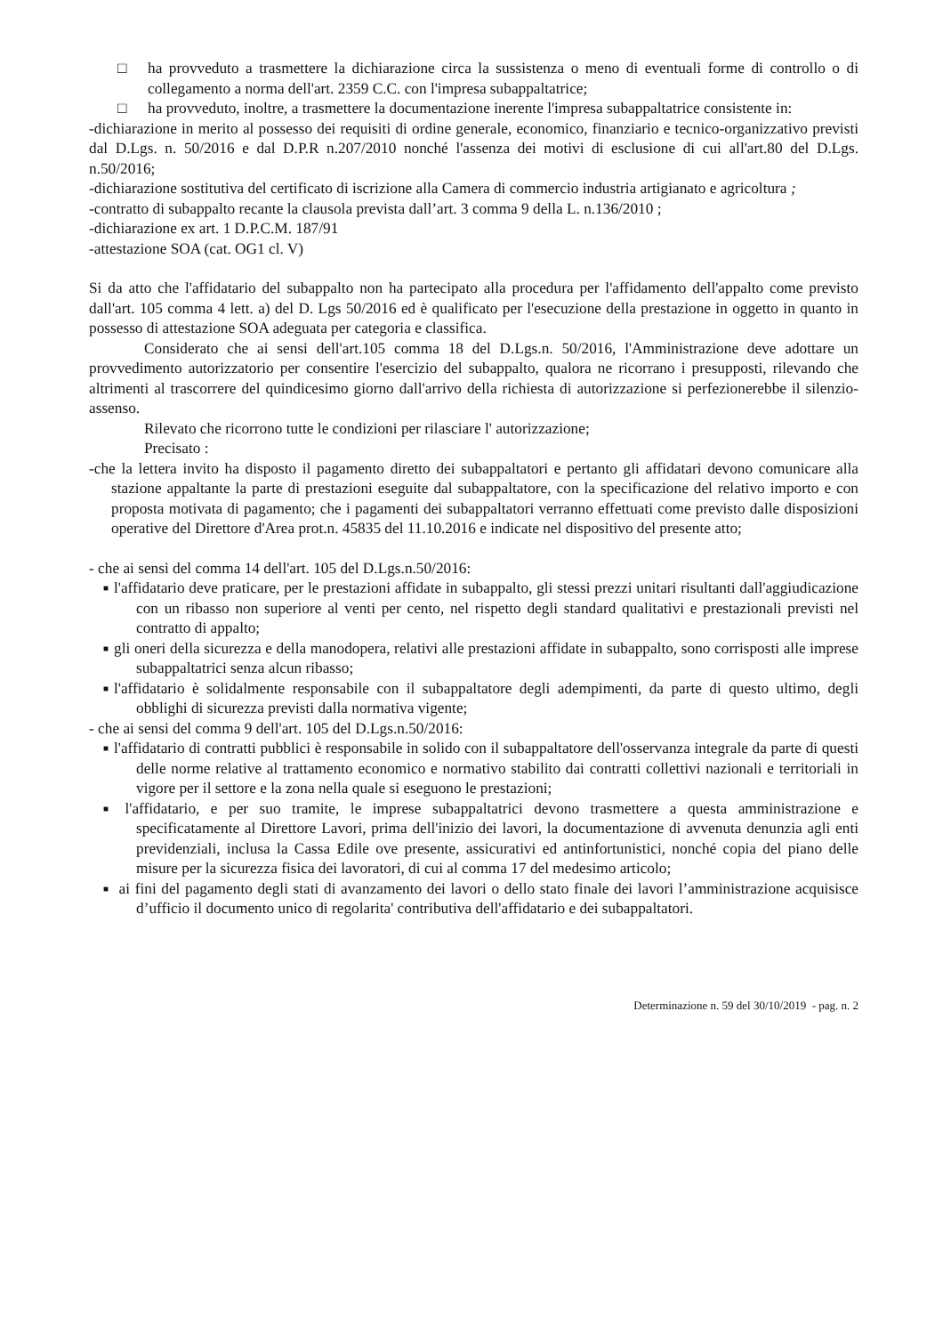□ ha provveduto a trasmettere la dichiarazione circa la sussistenza o meno di eventuali forme di controllo o di collegamento a norma dell'art. 2359 C.C. con l'impresa subappaltatrice;
□ ha provveduto, inoltre, a trasmettere la documentazione inerente l'impresa subappaltatrice consistente in:
-dichiarazione in merito al possesso dei requisiti di ordine generale, economico, finanziario e tecnico-organizzativo previsti dal D.Lgs. n. 50/2016 e dal D.P.R n.207/2010 nonché l'assenza dei motivi di esclusione di cui all'art.80 del D.Lgs. n.50/2016;
-dichiarazione sostitutiva del certificato di iscrizione alla Camera di commercio industria artigianato e agricoltura ;
-contratto di subappalto recante la clausola prevista dall’art. 3 comma 9 della L. n.136/2010 ;
-dichiarazione ex art. 1 D.P.C.M. 187/91
-attestazione SOA (cat. OG1 cl. V)
Si da atto che l'affidatario del subappalto non ha partecipato alla procedura per l'affidamento dell'appalto come previsto dall'art. 105 comma 4 lett. a) del D. Lgs 50/2016 ed è qualificato per l'esecuzione della prestazione in oggetto in quanto in possesso di attestazione SOA adeguata per categoria e classifica.
Considerato che ai sensi dell'art.105 comma 18 del D.Lgs.n. 50/2016, l'Amministrazione deve adottare un provvedimento autorizzatorio per consentire l'esercizio del subappalto, qualora ne ricorrano i presupposti, rilevando che altrimenti al trascorrere del quindicesimo giorno dall'arrivo della richiesta di autorizzazione si perfezionerebbe il silenzio-assenso.
Rilevato che ricorrono tutte le condizioni per rilasciare l' autorizzazione;
Precisato :
-che la lettera invito ha disposto il pagamento diretto dei subappaltatori e pertanto gli affidatari devono comunicare alla stazione appaltante la parte di prestazioni eseguite dal subappaltatore, con la specificazione del relativo importo e con proposta motivata di pagamento; che i pagamenti dei subappaltatori verranno effettuati come previsto dalle disposizioni operative del Direttore d'Area prot.n. 45835 del 11.10.2016 e indicate nel dispositivo del presente atto;
- che ai sensi del comma 14 dell'art. 105 del D.Lgs.n.50/2016:
■
l'affidatario deve praticare, per le prestazioni affidate in subappalto, gli stessi prezzi unitari risultanti dall'aggiudicazione con un ribasso non superiore al venti per cento, nel rispetto degli standard qualitativi e prestazionali previsti nel contratto di appalto;
■
gli oneri della sicurezza e della manodopera, relativi alle prestazioni affidate in subappalto, sono corrisposti alle imprese subappaltatrici senza alcun ribasso;
■
l'affidatario è solidalmente responsabile con il subappaltatore degli adempimenti, da parte di questo ultimo, degli obblighi di sicurezza previsti dalla normativa vigente;
- che ai sensi del comma 9 dell'art. 105 del D.Lgs.n.50/2016:
■
l'affidatario di contratti pubblici è responsabile in solido con il subappaltatore dell'osservanza integrale da parte di questi delle norme relative al trattamento economico e normativo stabilito dai contratti collettivi nazionali e territoriali in vigore per il settore e la zona nella quale si eseguono le prestazioni;
■
l'affidatario, e per suo tramite, le imprese subappaltatrici devono trasmettere a questa amministrazione e specificatamente al Direttore Lavori, prima dell'inizio dei lavori, la documentazione di avvenuta denunzia agli enti previdenziali, inclusa la Cassa Edile ove presente, assicurativi ed antinfortunistici, nonché copia del piano delle misure per la sicurezza fisica dei lavoratori, di cui al comma 17 del medesimo articolo;
■
ai fini del pagamento degli stati di avanzamento dei lavori o dello stato finale dei lavori l’amministrazione acquisisce d’ufficio il documento unico di regolarita' contributiva dell'affidatario e dei subappaltatori.
Determinazione n. 59 del 30/10/2019 - pag. n. 2